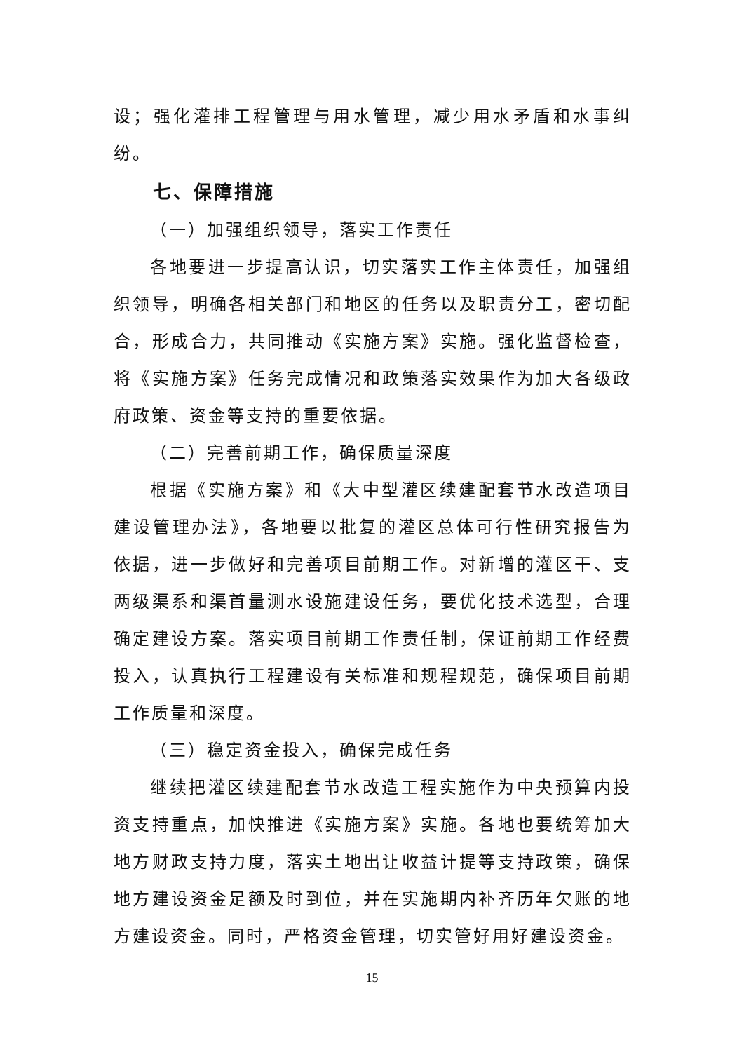设；强化灌排工程管理与用水管理，减少用水矛盾和水事纠纷。
七、保障措施
（一）加强组织领导，落实工作责任
各地要进一步提高认识，切实落实工作主体责任，加强组织领导，明确各相关部门和地区的任务以及职责分工，密切配合，形成合力，共同推动《实施方案》实施。强化监督检查，将《实施方案》任务完成情况和政策落实效果作为加大各级政府政策、资金等支持的重要依据。
（二）完善前期工作，确保质量深度
根据《实施方案》和《大中型灌区续建配套节水改造项目建设管理办法》，各地要以批复的灌区总体可行性研究报告为依据，进一步做好和完善项目前期工作。对新增的灌区干、支两级渠系和渠首量测水设施建设任务，要优化技术选型，合理确定建设方案。落实项目前期工作责任制，保证前期工作经费投入，认真执行工程建设有关标准和规程规范，确保项目前期工作质量和深度。
（三）稳定资金投入，确保完成任务
继续把灌区续建配套节水改造工程实施作为中央预算内投资支持重点，加快推进《实施方案》实施。各地也要统筹加大地方财政支持力度，落实土地出让收益计提等支持政策，确保地方建设资金足额及时到位，并在实施期内补齐历年欠账的地方建设资金。同时，严格资金管理，切实管好用好建设资金。
15